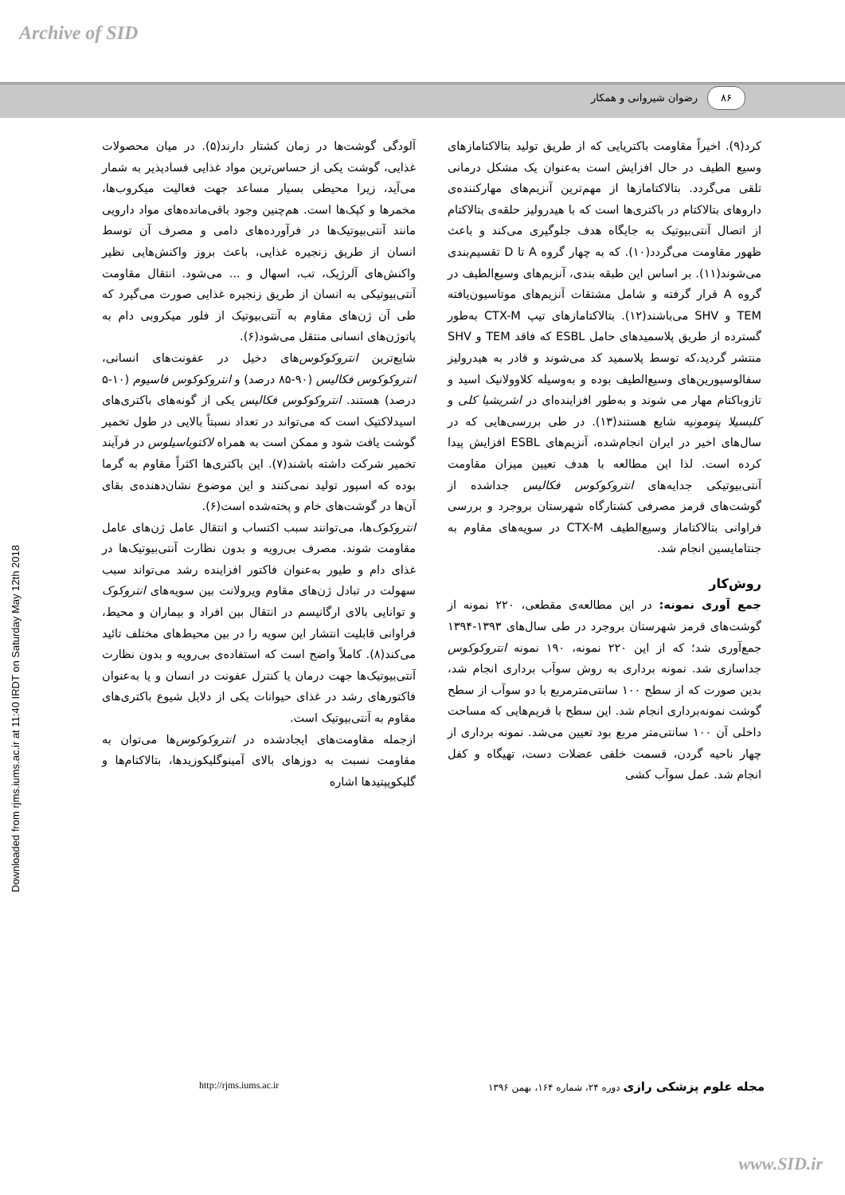Archive of SID
۸۶ رضوان شیروانی و همکار
Downloaded from rjms.iums.ac.ir at 11:40 IRDT on Saturday May 12th 2018
آلودگی گوشت‌ها در زمان کشتار دارند(۵). در میان محصولات غذایی، گوشت یکی از حساس‌ترین مواد غذایی فسادپذیر به شمار می‌آید، زیرا محیطی بسیار مساعد جهت فعالیت میکروب‌ها، مخمرها و کپک‌ها است. هم‌چنین وجود باقی‌مانده‌های مواد دارویی مانند آنتی‌بیوتیک‌ها در فرآورده‌های دامی و مصرف آن توسط انسان از طریق زنجیره غذایی، باعث بروز واکنش‌هایی نظیر واکنش‌های آلرژیک، تب، اسهال و ... می‌شود. انتقال مقاومت آنتی‌بیوتیکی به انسان از طریق زنجیره غذایی صورت می‌گیرد که طی آن ژن‌های مقاوم به آنتی‌بیوتیک از فلور میکروبی دام به پاتوژن‌های انسانی منتقل می‌شود(۶).
شایع‌ترین انتروکوکوس‌های دخیل در عفونت‌های انسانی، انتروکوکوس فکالیس (۹۰-۸۵ درصد) و انتروکوکوس فاسیوم (۱۰-۵ درصد) هستند. انتروکوکوس فکالیس یکی از گونه‌های باکتری‌های اسیدلاکتیک است که می‌تواند در تعداد نسبتاً بالایی در طول تخمیر گوشت یافت شود و ممکن است به همراه لاکتوباسیلوس در فرآیند تخمیر شرکت داشته باشند(۷). این باکتری‌ها اکثراً مقاوم به گرما بوده که اسپور تولید نمی‌کنند و این موضوع نشان‌دهنده‌ی بقای آن‌ها در گوشت‌های خام و پخته‌شده است(۶).
انتروکوک‌ها، می‌توانند سبب اکتساب و انتقال عامل ژن‌های عامل مقاومت شوند. مصرف بی‌رویه و بدون نظارت آنتی‌بیوتیک‌ها در غذای دام و طیور به‌عنوان فاکتور افزاینده رشد می‌تواند سبب سهولت در تبادل ژن‌های مقاوم ویرولانت بین سویه‌های انتروکوک و توانایی بالای ارگانیسم در انتقال بین افراد و بیماران و محیط، فراوانی قابلیت انتشار این سویه را در بین محیط‌های مختلف تائید می‌کند(۸). کاملاً واضح است که استفاده‌ی بی‌رویه و بدون نظارت آنتی‌بیوتیک‌ها جهت درمان یا کنترل عفونت در انسان و یا به‌عنوان فاکتورهای رشد در غذای حیوانات یکی از دلایل شیوع باکتری‌های مقاوم به آنتی‌بیوتیک است.
ازجمله مقاومت‌های ایجادشده در انتروکوکوس‌ها می‌توان به مقاومت نسبت به دوزهای بالای آمینوگلیکوزیدها، بتالاکتام‌ها و گلیکوپپتیدها اشاره
کرد(۹). اخیراً مقاومت باکتریایی که از طریق تولید بتالاکتامازهای وسیع الطیف در حال افزایش است به‌عنوان یک مشکل درمانی تلقی می‌گردد. بتالاکتامازها از مهم‌ترین آنزیم‌های مهارکننده‌ی داروهای بتالاکتام در باکتری‌ها است که با هیدرولیز حلقه‌ی بتالاکتام از اتصال آنتی‌بیوتیک به جایگاه هدف جلوگیری می‌کند و باعث ظهور مقاومت می‌گردد(۱۰). که به چهار گروه A تا D تقسیم‌بندی می‌شوند(۱۱). بر اساس این طبقه بندی، آنزیم‌های وسیع‌الطیف در گروه A قرار گرفته و شامل مشتقات آنزیم‌های موتاسیون‌یافته TEM و SHV می‌باشند(۱۲). بتالاکتامازهای تیپ CTX-M به‌طور گسترده از طریق پلاسمیدهای حامل ESBL که فاقد TEM و SHV منتشر گردید،که توسط پلاسمید کد می‌شوند و قادر به هیدرولیز سفالوسپورین‌های وسیع‌الطیف بوده و به‌وسیله کلاوولانیک اسید و تازوباکتام مهار می شوند و به‌طور افزاینده‌ای در اشریشیا کلی و کلبسیلا پنومونیه شایع هستند(۱۳). در طی بررسی‌هایی که در سال‌های اخیر در ایران انجام‌شده، آنزیم‌های ESBL افزایش پیدا کرده است. لذا این مطالعه با هدف تعیین میزان مقاومت آنتی‌بیوتیکی جدایه‌های انتروکوکوس فکالیس جداشده از گوشت‌های قرمز مصرفی کشتارگاه شهرستان بروجرد و بررسی فراوانی بتالاکتاماز وسیع‌الطیف CTX-M در سویه‌های مقاوم به جنتامایسین انجام شد.
روش‌کار
جمع آوری نمونه: در این مطالعه‌ی مقطعی، ۲۲۰ نمونه از گوشت‌های قرمز شهرستان بروجرد در طی سال‌های ۱۳۹۳-۱۳۹۴ جمع‌آوری شد؛ که از این ۲۲۰ نمونه، ۱۹۰ نمونه انتروکوکوس جداسازی شد. نمونه برداری به روش سوآب برداری انجام شد، بدین صورت که از سطح ۱۰۰ سانتی‌مترمربع با دو سوآب از سطح گوشت نمونه‌برداری انجام شد. این سطح با فریم‌هایی که مساحت داخلی آن ۱۰۰ سانتی‌متر مربع بود تعیین می‌شد. نمونه برداری از چهار ناحیه گردن، قسمت خلفی عضلات دست، تهیگاه و کفل انجام شد. عمل سوآب کشی
مجله علوم پزشکی رازی دوره ۲۴، شماره ۱۶۴، بهمن ۱۳۹۶
http://rjms.iums.ac.ir
www.SID.ir